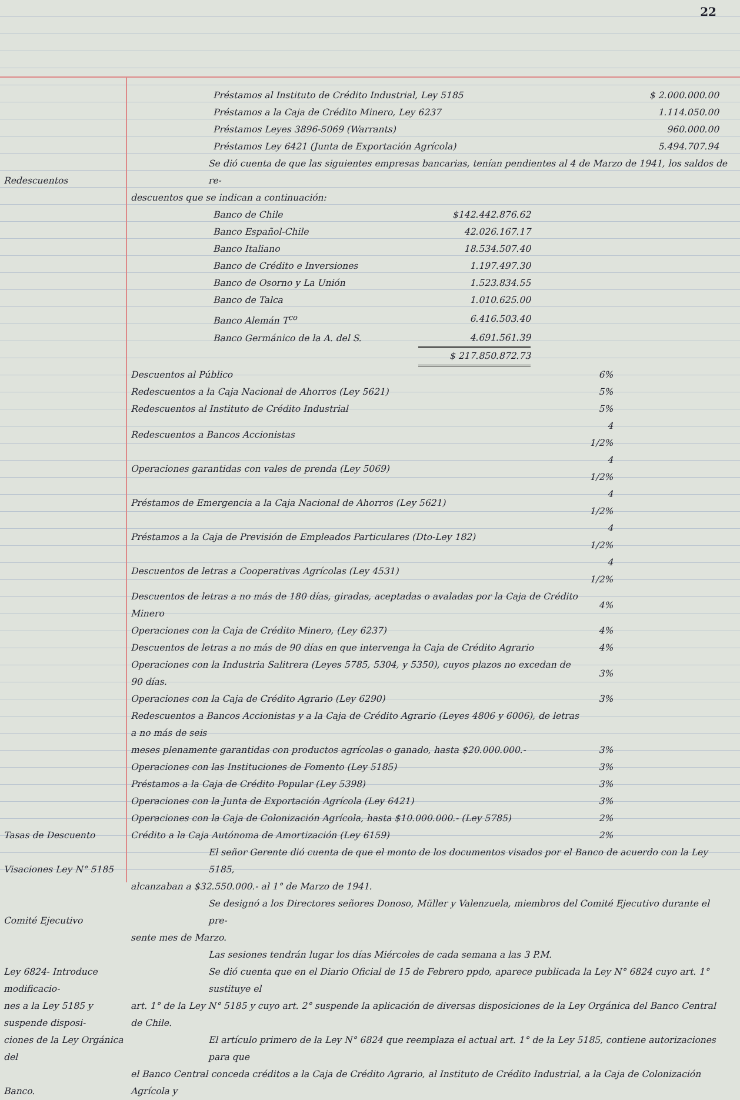22
| Préstamos al Instituto de Crédito Industrial, Ley 5185 | $ 2.000.000.00 |
| Préstamos a la Caja de Crédito Minero, Ley 6237 | 1.114.050.00 |
| Préstamos Leyes 3896-5069 (Warrants) | 960.000.00 |
| Préstamos Ley 6421 (Junta de Exportación Agrícola) | 5.494.707.94 |
Redescuentos
Se dió cuenta de que las siguientes empresas bancarias, tenían pendientes al 4 de Marzo de 1941, los saldos de re-
descuentos que se indican a continuación:
| Banco de Chile | $142.442.876.62 |
| Banco Español-Chile | 42.026.167.17 |
| Banco Italiano | 18.534.507.40 |
| Banco de Crédito e Inversiones | 1.197.497.30 |
| Banco de Osorno y La Unión | 1.523.834.55 |
| Banco de Talca | 1.010.625.00 |
| Banco Alemán T<sup>co</sup> | 6.416.503.40 |
| Banco Germánico de la A. del S. | 4.691.561.39 |
| | $ 217.850.872.73 |
Tasas de Descuento
| Descuentos al Público | 6% |
| Redescuentos a la Caja Nacional de Ahorros (Ley 5621) | 5% |
| Redescuentos al Instituto de Crédito Industrial | 5% |
| Redescuentos a Bancos Accionistas | 4 1/2% |
| Operaciones garantidas con vales de prenda (Ley 5069) | 4 1/2% |
| Préstamos de Emergencia a la Caja Nacional de Ahorros (Ley 5621) | 4 1/2% |
| Préstamos a la Caja de Previsión de Empleados Particulares (Dto-Ley 182) | 4 1/2% |
| Descuentos de letras a Cooperativas Agrícolas (Ley 4531) | 4 1/2% |
| Descuentos de letras a no más de 180 días, giradas, aceptadas o avaladas por la Caja de Crédito Minero | 4% |
| Operaciones con la Caja de Crédito Minero, (Ley 6237) | 4% |
| Descuentos de letras a no más de 90 días en que intervenga la Caja de Crédito Agrario | 4% |
| Operaciones con la Industria Salitrera (Leyes 5785, 5304, y 5350), cuyos plazos no excedan de 90 días. | 3% |
| Operaciones con la Caja de Crédito Agrario (Ley 6290) | 3% |
| Redescuentos a Bancos Accionistas y a la Caja de Crédito Agrario (Leyes 4806 y 6006), de letras a no más de seis | |
| meses plenamente garantidas con productos agrícolas o ganado, hasta $20.000.000.- | 3% |
| Operaciones con las Instituciones de Fomento (Ley 5185) | 3% |
| Préstamos a la Caja de Crédito Popular (Ley 5398) | 3% |
| Operaciones con la Junta de Exportación Agrícola (Ley 6421) | 3% |
| Operaciones con la Caja de Colonización Agrícola, hasta $10.000.000.- (Ley 5785) | 2% |
| Crédito a la Caja Autónoma de Amortización (Ley 6159) | 2% |
Visaciones Ley N° 5185
El señor Gerente dió cuenta de que el monto de los documentos visados por el Banco de acuerdo con la Ley 5185,
alcanzaban a $32.550.000.- al 1° de Marzo de 1941.
Comité Ejecutivo
Se designó a los Directores señores Donoso, Müller y Valenzuela, miembros del Comité Ejecutivo durante el pre-
sente mes de Marzo.
Las sesiones tendrán lugar los días Miércoles de cada semana a las 3 P.M.
Ley 6824- Introduce modificacio-
Se dió cuenta que en el Diario Oficial de 15 de Febrero ppdo, aparece publicada la Ley N° 6824 cuyo art. 1° sustituye el
nes a la Ley 5185 y suspende disposi-
art. 1° de la Ley N° 5185 y cuyo art. 2° suspende la aplicación de diversas disposiciones de la Ley Orgánica del Banco Central de Chile.
ciones de la Ley Orgánica del
El artículo primero de la Ley N° 6824 que reemplaza el actual art. 1° de la Ley 5185, contiene autorizaciones para que
Banco.
el Banco Central conceda créditos a la Caja de Crédito Agrario, al Instituto de Crédito Industrial, a la Caja de Colonización Agrícola y